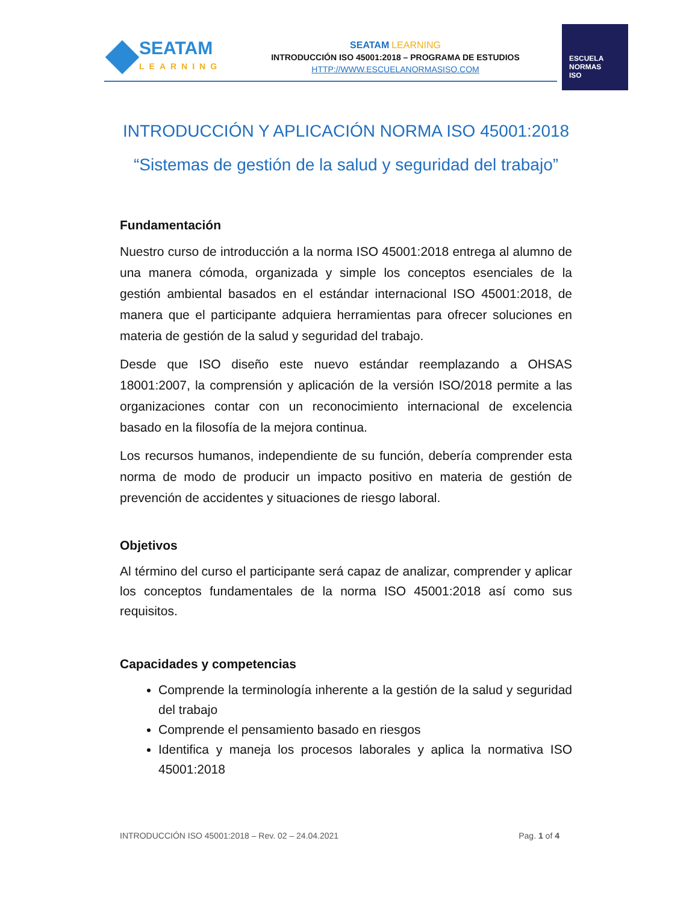SEATAM
LEARNING
SEATAM LEARNING
INTRODUCCIÓN ISO 45001:2018 – PROGRAMA DE ESTUDIOS
HTTP://WWW.ESCUELANORMASISO.COM
ESCUELA
NORMAS
ISO
INTRODUCCIÓN Y APLICACIÓN NORMA ISO 45001:2018
“Sistemas de gestión de la salud y seguridad del trabajo”
Fundamentación
Nuestro curso de introducción a la norma ISO 45001:2018 entrega al alumno de una manera cómoda, organizada y simple los conceptos esenciales de la gestión ambiental basados en el estándar internacional ISO 45001:2018, de manera que el participante adquiera herramientas para ofrecer soluciones en materia de gestión de la salud y seguridad del trabajo.
Desde que ISO diseño este nuevo estándar reemplazando a OHSAS 18001:2007, la comprensión y aplicación de la versión ISO/2018 permite a las organizaciones contar con un reconocimiento internacional de excelencia basado en la filosofía de la mejora continua.
Los recursos humanos, independiente de su función, debería comprender esta norma de modo de producir un impacto positivo en materia de gestión de prevención de accidentes y situaciones de riesgo laboral.
Objetivos
Al término del curso el participante será capaz de analizar, comprender y aplicar los conceptos fundamentales de la norma ISO 45001:2018 así como sus requisitos.
Capacidades y competencias
Comprende la terminología inherente a la gestión de la salud y seguridad del trabajo
Comprende el pensamiento basado en riesgos
Identifica y maneja los procesos laborales y aplica la normativa ISO 45001:2018
INTRODUCCIÓN ISO 45001:2018 – Rev. 02 – 24.04.2021 Pag. 1 of 4